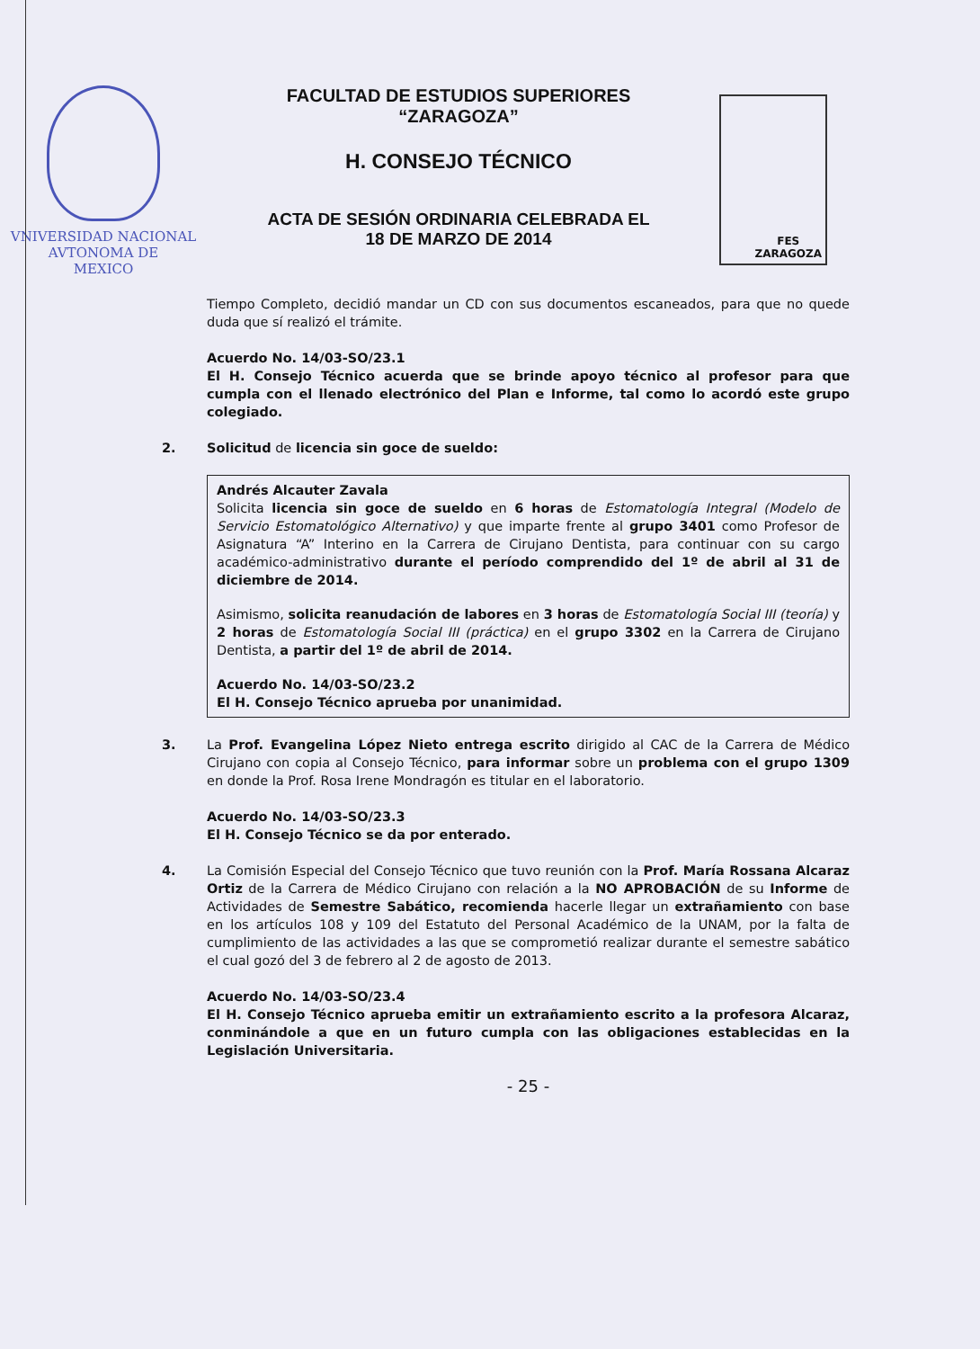VNIVERSIDAD NACIONAL
AVTONOMA DE
MEXICO
FACULTAD DE ESTUDIOS SUPERIORES
“ZARAGOZA”
H. CONSEJO TÉCNICO
ACTA DE SESIÓN ORDINARIA CELEBRADA EL
18 DE MARZO DE 2014
FES
ZARAGOZA
Tiempo Completo, decidió mandar un CD con sus documentos escaneados, para que no quede duda que sí realizó el trámite.
Acuerdo No. 14/03-SO/23.1
El H. Consejo Técnico acuerda que se brinde apoyo técnico al profesor para que cumpla con el llenado electrónico del Plan e Informe, tal como lo acordó este grupo colegiado.
2. Solicitud de licencia sin goce de sueldo:
Andrés Alcauter Zavala
Solicita licencia sin goce de sueldo en 6 horas de Estomatología Integral (Modelo de Servicio Estomatológico Alternativo) y que imparte frente al grupo 3401 como Profesor de Asignatura “A” Interino en la Carrera de Cirujano Dentista, para continuar con su cargo académico-administrativo durante el período comprendido del 1º de abril al 31 de diciembre de 2014.
Asimismo, solicita reanudación de labores en 3 horas de Estomatología Social III (teoría) y 2 horas de Estomatología Social III (práctica) en el grupo 3302 en la Carrera de Cirujano Dentista, a partir del 1º de abril de 2014.
Acuerdo No. 14/03-SO/23.2
El H. Consejo Técnico aprueba por unanimidad.
3. La Prof. Evangelina López Nieto entrega escrito dirigido al CAC de la Carrera de Médico Cirujano con copia al Consejo Técnico, para informar sobre un problema con el grupo 1309 en donde la Prof. Rosa Irene Mondragón es titular en el laboratorio.
Acuerdo No. 14/03-SO/23.3
El H. Consejo Técnico se da por enterado.
4. La Comisión Especial del Consejo Técnico que tuvo reunión con la Prof. María Rossana Alcaraz Ortiz de la Carrera de Médico Cirujano con relación a la NO APROBACIÓN de su Informe de Actividades de Semestre Sabático, recomienda hacerle llegar un extrañamiento con base en los artículos 108 y 109 del Estatuto del Personal Académico de la UNAM, por la falta de cumplimiento de las actividades a las que se comprometió realizar durante el semestre sabático el cual gozó del 3 de febrero al 2 de agosto de 2013.
Acuerdo No. 14/03-SO/23.4
El H. Consejo Técnico aprueba emitir un extrañamiento escrito a la profesora Alcaraz, conminándole a que en un futuro cumpla con las obligaciones establecidas en la Legislación Universitaria.
- 25 -